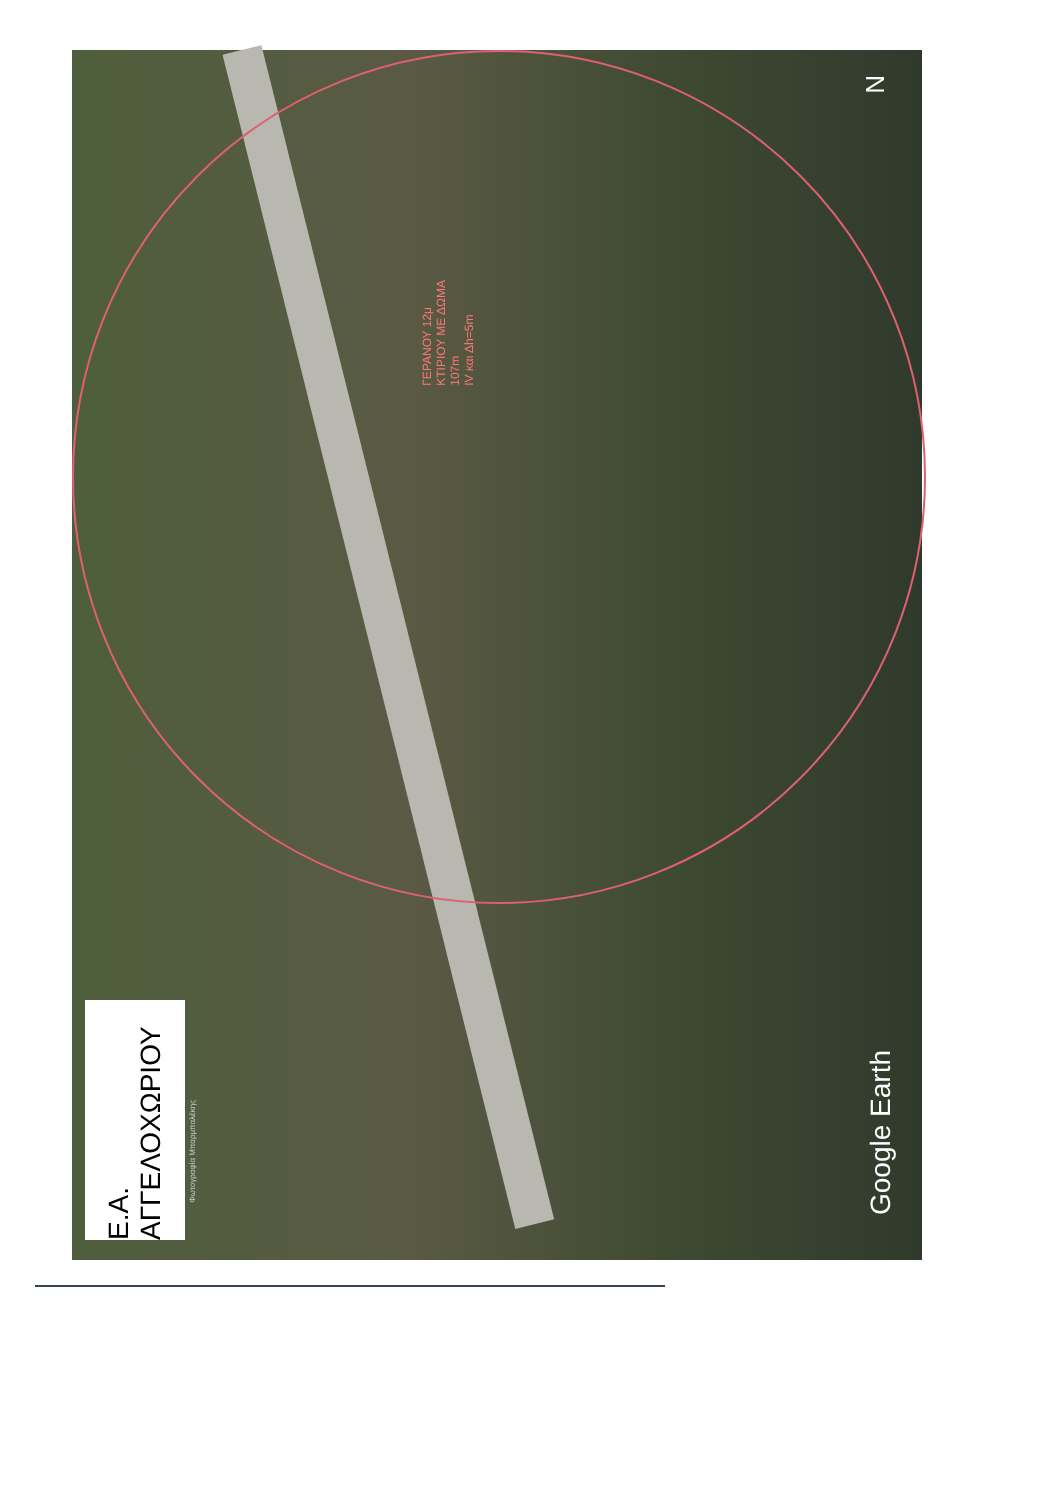Ε.Α. ΑΓΓΕΛΟΧΩΡΙΟΥ
N
ΓΕΡΑΝΟΥ 12μ
ΚΤΙΡΙΟΥ ΜΕ ΔΩΜΑ
107m
ΙV και Δh=5m
Φωτογραφία Μπαρμπαλέκης
Google Earth